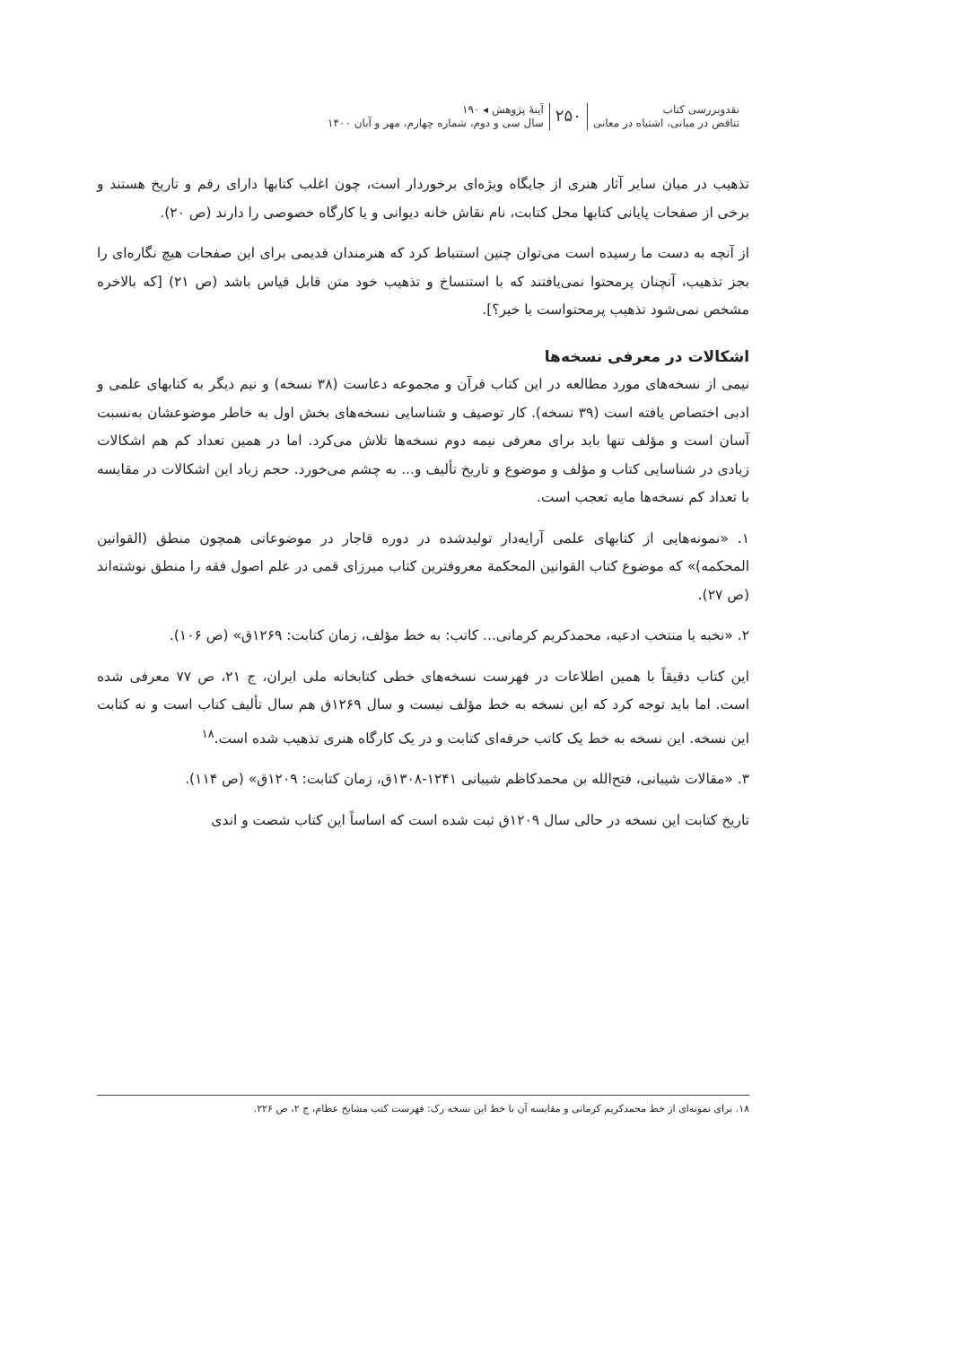نقدوبررسی کتاب
تناقض در مبانی، اشتباه در معانی
۲۵۰
آینهٔ پژوهش ◂ ۱۹۰
سال سی و دوم، شماره چهارم، مهر و آبان ۱۴۰۰
تذهیب در میان سایر آثار هنری از جایگاه ویژه‌ای برخوردار است، چون اغلب کتابها دارای رقم و تاریخ هستند و برخی از صفحات پایانی کتابها محل کتابت، نام نقاش خانه دیوانی و یا کارگاه خصوصی را دارند (ص ۲۰).
از آنچه به دست ما رسیده است می‌توان چنین استنباط کرد که هنرمندان قدیمی برای این صفحات هیچ نگاره‌ای را بجز تذهیب، آنچنان پرمحتوا نمی‌یافتند که با استنساخ و تذهیب خود متن قابل قیاس باشد (ص ۲۱) [که بالاخره مشخص نمی‌شود تذهیب پرمحتواست یا خیر؟].
اشکالات در معرفی نسخه‌ها
نیمی از نسخه‌های مورد مطالعه در این کتاب قرآن و مجموعه دعاست (۳۸ نسخه) و نیم دیگر به کتابهای علمی و ادبی اختصاص یافته است (۳۹ نسخه). کار توصیف و شناسایی نسخه‌های بخش اول به خاطر موضوعشان به‌نسبت آسان است و مؤلف تنها باید برای معرفی نیمه دوم نسخه‌ها تلاش می‌کرد. اما در همین تعداد کم هم اشکالات زیادی در شناسایی کتاب و مؤلف و موضوع و تاریخ تألیف و... به چشم می‌خورد. حجم زیاد این اشکالات در مقایسه با تعداد کم نسخه‌ها مایه تعجب است.
۱. «نمونه‌هایی از کتابهای علمی آرایه‌دار تولیدشده در دوره قاجار در موضوعاتی همچون منطق (القوانین المحکمه)» که موضوع کتاب القوانین المحکمة معروفترین کتاب میرزای قمی در علم اصول فقه را منطق نوشته‌اند (ص ۲۷).
۲. «نخبه یا منتخب ادعیه، محمدکریم کرمانی... کاتب: به خط مؤلف، زمان کتابت: ۱۲۶۹ق» (ص ۱۰۶).
این کتاب دقیقاً با همین اطلاعات در فهرست نسخه‌های خطی کتابخانه ملی ایران، ج ۲۱، ص ۷۷ معرفی شده است. اما باید توجه کرد که این نسخه به خط مؤلف نیست و سال ۱۲۶۹ق هم سال تألیف کتاب است و نه کتابت این نسخه. این نسخه به خط یک کاتب حرفه‌ای کتابت و در یک کارگاه هنری تذهیب شده است.<sup>۱۸</sup>
۳. «مقالات شیبانی، فتح‌الله بن محمدکاظم شیبانی ۱۲۴۱-۱۳۰۸ق، زمان کتابت: ۱۲۰۹ق» (ص ۱۱۴).
تاریخ کتابت این نسخه در حالی سال ۱۲۰۹ق ثبت شده است که اساساً این کتاب شصت و اندی
۱۸. برای نمونه‌ای از خط محمدکریم کرمانی و مقایسه آن با خط این نسخه رک: فهرست کتب مشایخ عظام، ج ۲، ص ۲۲۶.